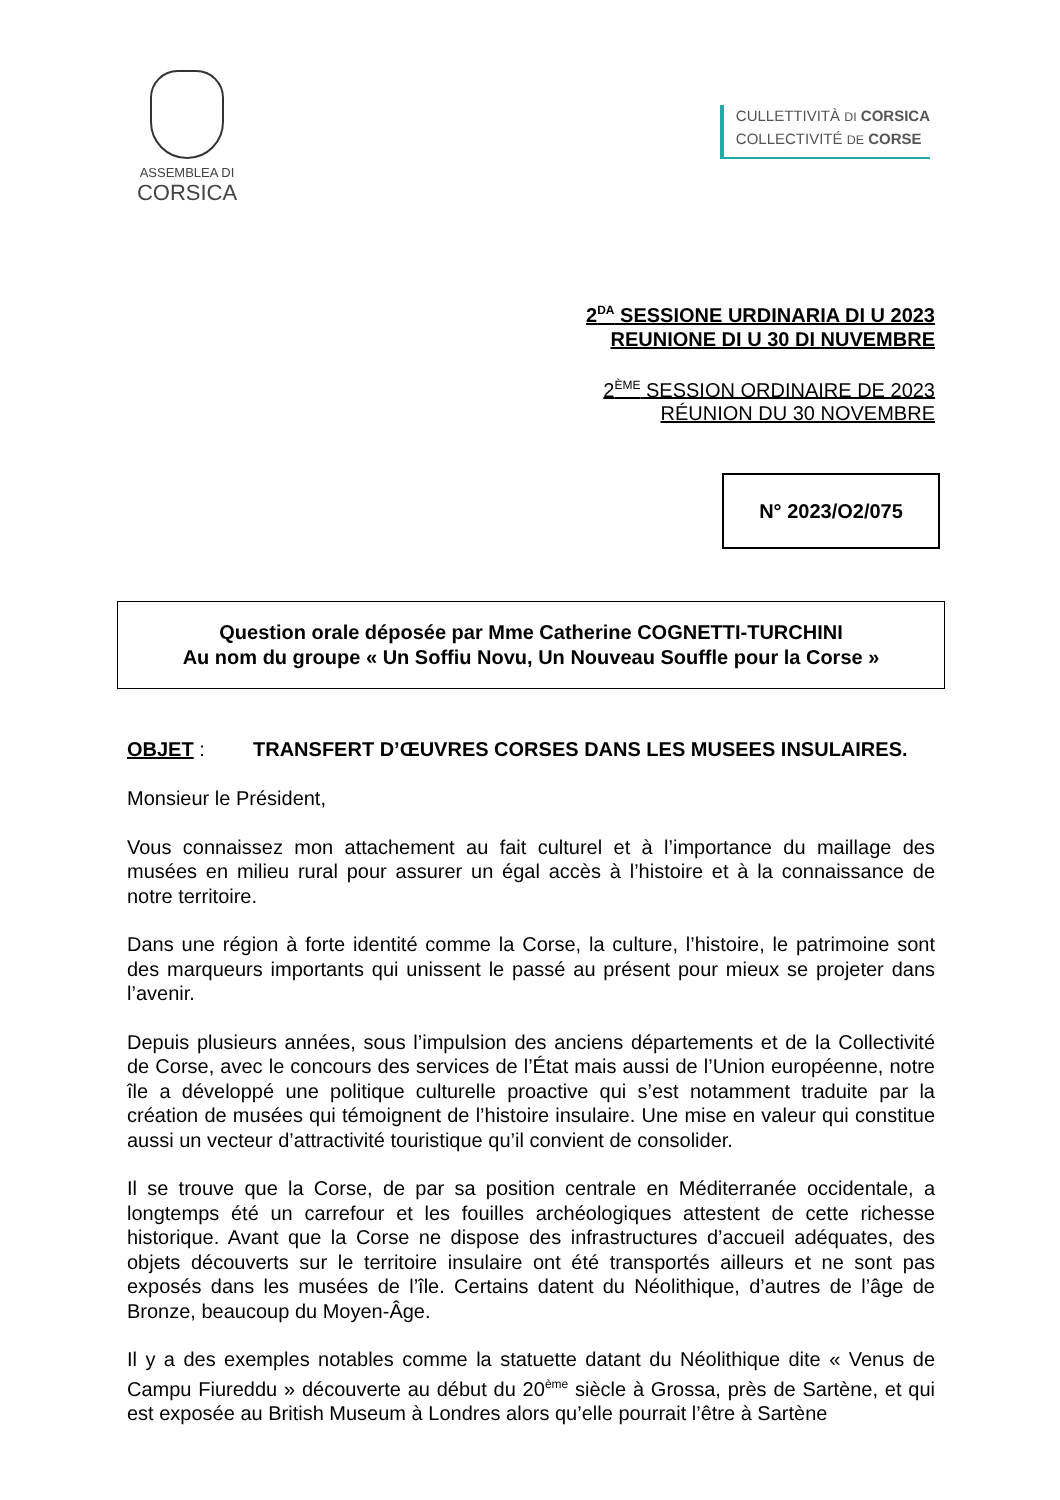ASSEMBLEA DI
CORSICA
CULLETTIVITÀ DI CORSICA
COLLECTIVITÉ DE CORSE
2<sup>DA</sup> SESSIONE URDINARIA DI U 2023
REUNIONE DI U 30 DI NUVEMBRE
2<sup>ÈME</sup> SESSION ORDINAIRE DE 2023
RÉUNION DU 30 NOVEMBRE
N° 2023/O2/075
Question orale déposée par Mme Catherine COGNETTI-TURCHINI
Au nom du groupe « Un Soffiu Novu, Un Nouveau Souffle pour la Corse »
OBJET : TRANSFERT D’ŒUVRES CORSES DANS LES MUSEES INSULAIRES.
Monsieur le Président,
Vous connaissez mon attachement au fait culturel et à l’importance du maillage des musées en milieu rural pour assurer un égal accès à l’histoire et à la connaissance de notre territoire.
Dans une région à forte identité comme la Corse, la culture, l’histoire, le patrimoine sont des marqueurs importants qui unissent le passé au présent pour mieux se projeter dans l’avenir.
Depuis plusieurs années, sous l’impulsion des anciens départements et de la Collectivité de Corse, avec le concours des services de l’État mais aussi de l’Union européenne, notre île a développé une politique culturelle proactive qui s’est notamment traduite par la création de musées qui témoignent de l’histoire insulaire. Une mise en valeur qui constitue aussi un vecteur d’attractivité touristique qu’il convient de consolider.
Il se trouve que la Corse, de par sa position centrale en Méditerranée occidentale, a longtemps été un carrefour et les fouilles archéologiques attestent de cette richesse historique. Avant que la Corse ne dispose des infrastructures d’accueil adéquates, des objets découverts sur le territoire insulaire ont été transportés ailleurs et ne sont pas exposés dans les musées de l’île. Certains datent du Néolithique, d’autres de l’âge de Bronze, beaucoup du Moyen-Âge.
Il y a des exemples notables comme la statuette datant du Néolithique dite « Venus de Campu Fiureddu » découverte au début du 20<sup>ème</sup> siècle à Grossa, près de Sartène, et qui est exposée au British Museum à Londres alors qu’elle pourrait l’être à Sartène